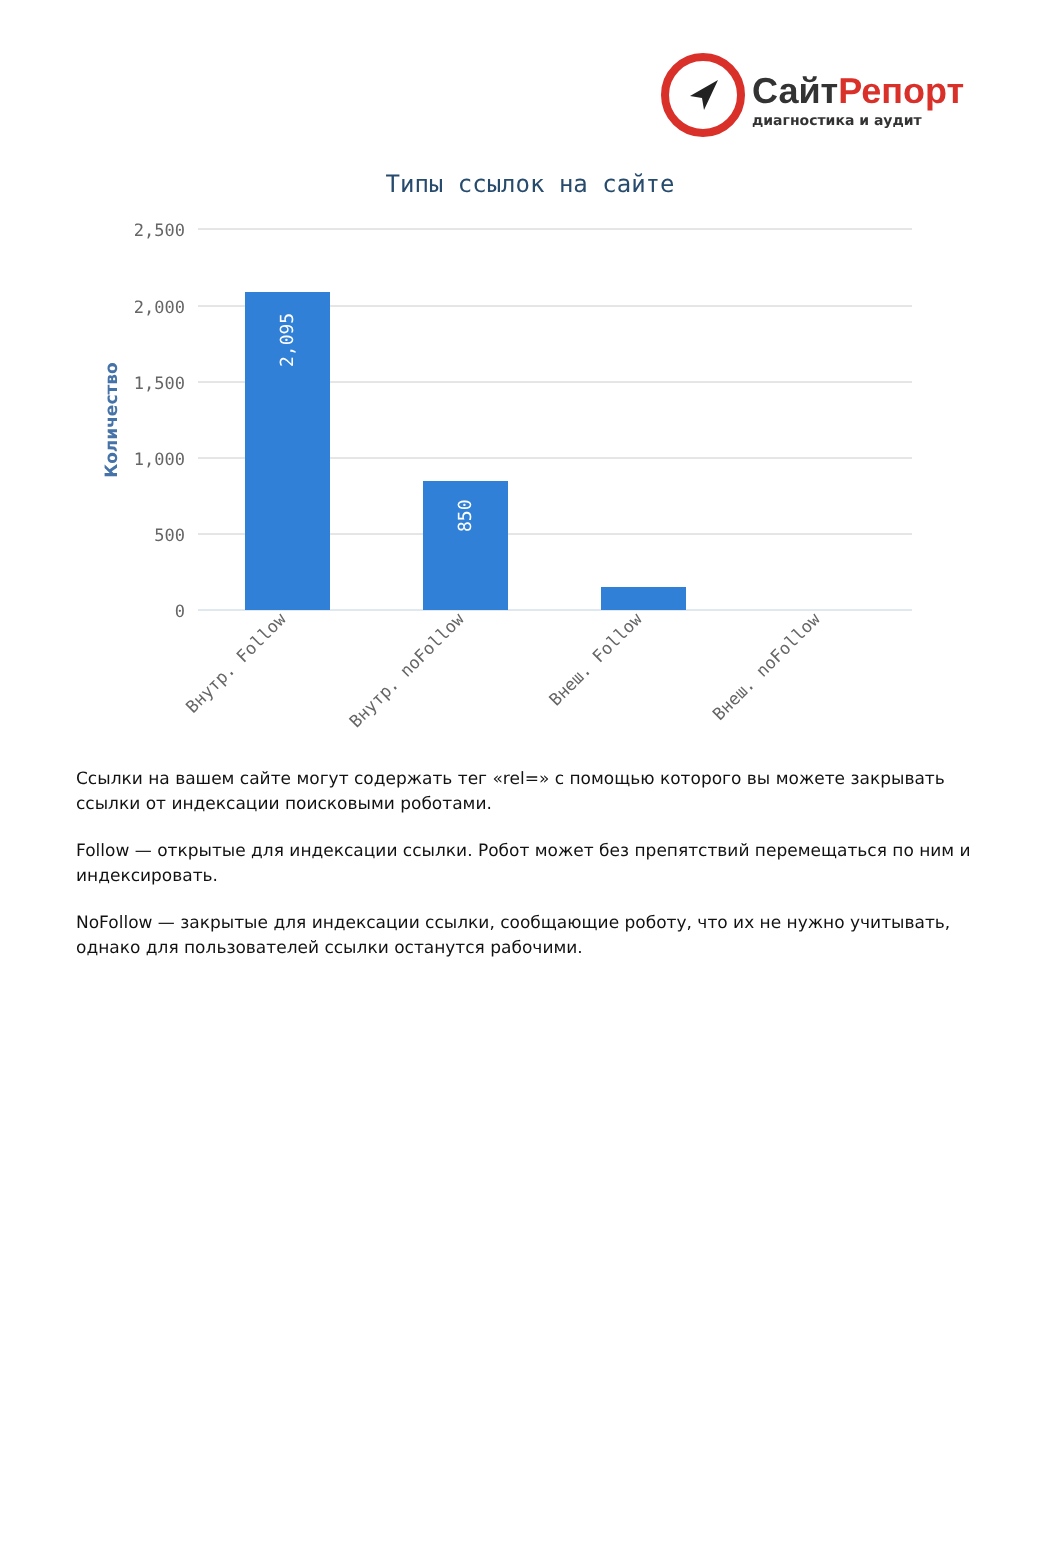СайтРепорт
диагностика и аудит
Типы ссылок на сайте
2,500
2,000
1,500
1,000
500
0
Количество
2,095
850
Внутр. Follow
Внутр. noFollow
Внеш. Follow
Внеш. noFollow
Ссылки на вашем сайте могут содержать тег «rel=» с помощью которого вы можете закрывать ссылки от индексации поисковыми роботами.
Follow — открытые для индексации ссылки. Робот может без препятствий перемещаться по ним и индексировать.
NoFollow — закрытые для индексации ссылки, сообщающие роботу, что их не нужно учитывать, однако для пользователей ссылки останутся рабочими.